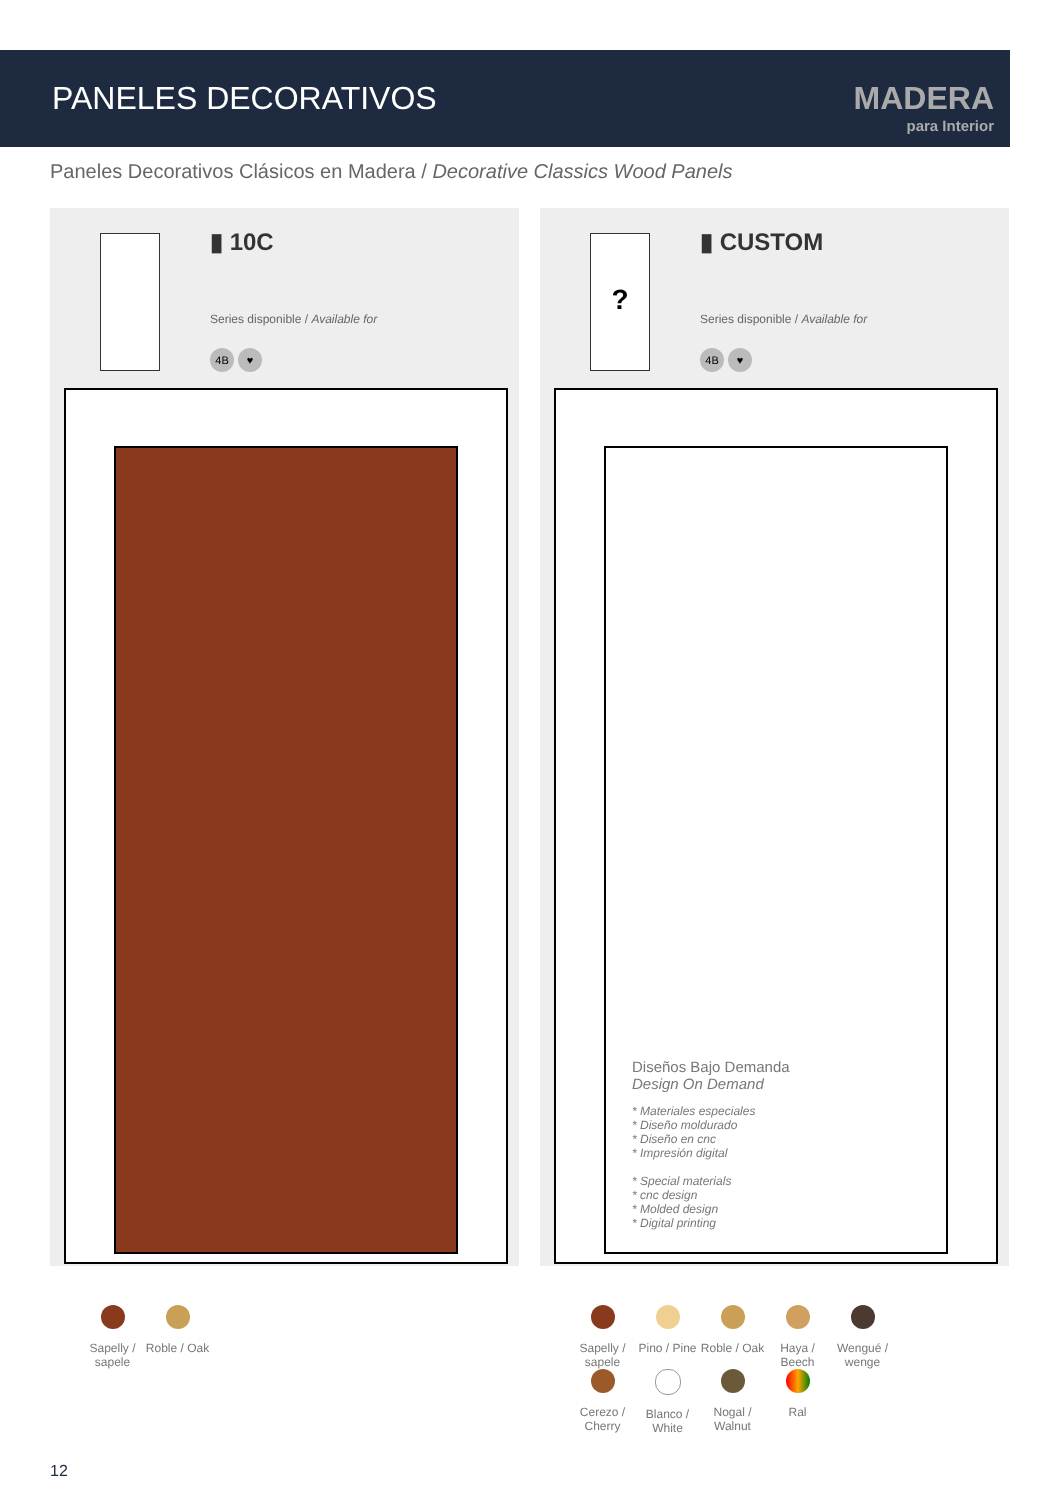PANELES DECORATIVOS
MADERA
para Interior
Paneles Decorativos Clásicos en Madera / Decorative Classics Wood Panels
▮ 10C
Series disponible / Available for
4B ♥
? ▮ CUSTOM
Series disponible / Available for
4B ♥
Diseños Bajo Demanda
Design On Demand
* Materiales especiales
* Diseño moldurado
* Diseño en cnc
* Impresión digital
* Special materials
* cnc design
* Molded design
* Digital printing
Sapelly / sapele
Roble / Oak
Sapelly / sapele
Pino / Pine
Roble / Oak
Haya / Beech
Wengué / wenge
Cerezo / Cherry
Blanco / White
Nogal / Walnut
Ral
12